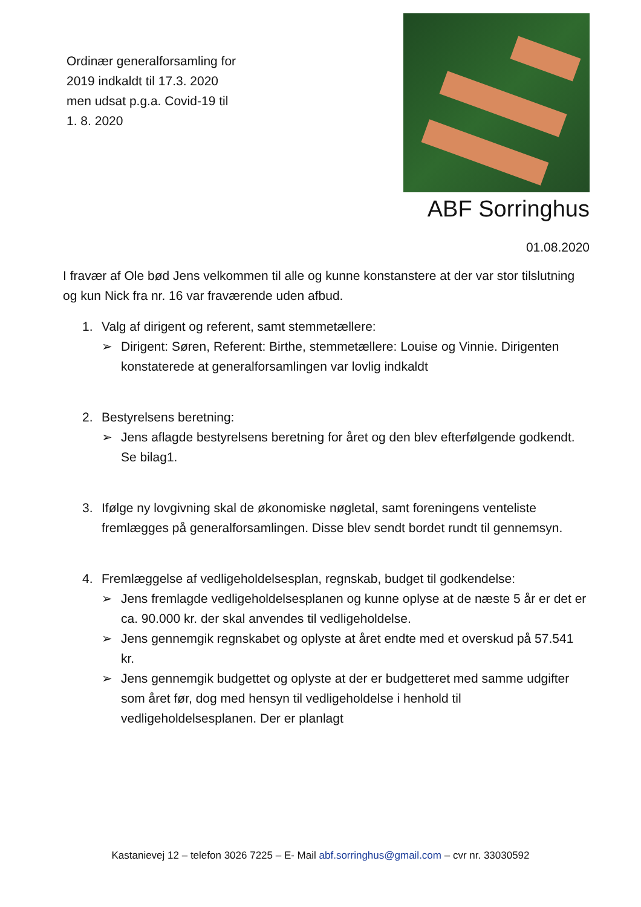Ordinær generalforsamling for
2019 indkaldt til 17.3. 2020
men udsat p.g.a. Covid-19 til
1. 8. 2020
ABF Sorringhus
01.08.2020
I fravær af Ole bød Jens velkommen til alle og kunne konstanstere at der var stor tilslutning og kun Nick fra nr. 16 var fraværende uden afbud.
1. Valg af dirigent og referent, samt stemmetællere:
➢ Dirigent: Søren, Referent: Birthe, stemmetællere: Louise og Vinnie. Dirigenten konstaterede at generalforsamlingen var lovlig indkaldt
2. Bestyrelsens beretning:
➢ Jens aflagde bestyrelsens beretning for året og den blev efterfølgende godkendt. Se bilag1.
3. Ifølge ny lovgivning skal de økonomiske nøgletal, samt foreningens venteliste fremlægges på generalforsamlingen. Disse blev sendt bordet rundt til gennemsyn.
4. Fremlæggelse af vedligeholdelsesplan, regnskab, budget til godkendelse:
➢ Jens fremlagde vedligeholdelsesplanen og kunne oplyse at de næste 5 år er det er ca. 90.000 kr. der skal anvendes til vedligeholdelse.
➢ Jens gennemgik regnskabet og oplyste at året endte med et overskud på 57.541 kr.
➢ Jens gennemgik budgettet og oplyste at der er budgetteret med samme udgifter som året før, dog med hensyn til vedligeholdelse i henhold til vedligeholdelsesplanen. Der er planlagt
Kastanievej 12 – telefon 3026 7225 – E- Mail abf.sorringhus@gmail.com – cvr nr. 33030592